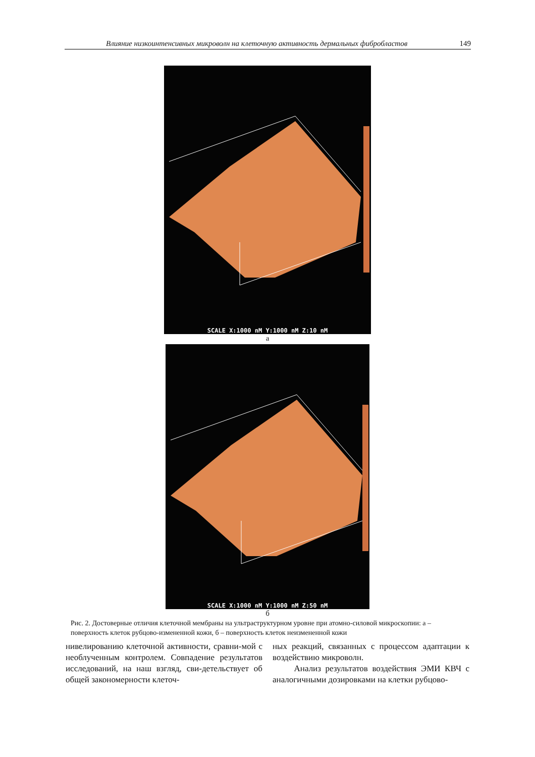Влияние низкоинтенсивных микроволн на клеточную активность дермальных фибробластов 149
SCALE X:1000 nM Y:1000 nM Z:10 nM
а
SCALE X:1000 nM Y:1000 nM Z:50 nM
б
Рис. 2. Достоверные отличия клеточной мембраны на ультраструктурном уровне при атомно-силовой микроскопии: а – поверхность клеток рубцово-измененной кожи, б – поверхность клеток неизмененной кожи
нивелированию клеточной активности, сравни-мой с необлученным контролем. Совпадение результатов исследований, на наш взгляд, сви-детельствует об общей закономерности клеточ-
ных реакций, связанных с процессом адаптации к воздействию микроволн.
Анализ результатов воздействия ЭМИ КВЧ с аналогичными дозировками на клетки рубцово-